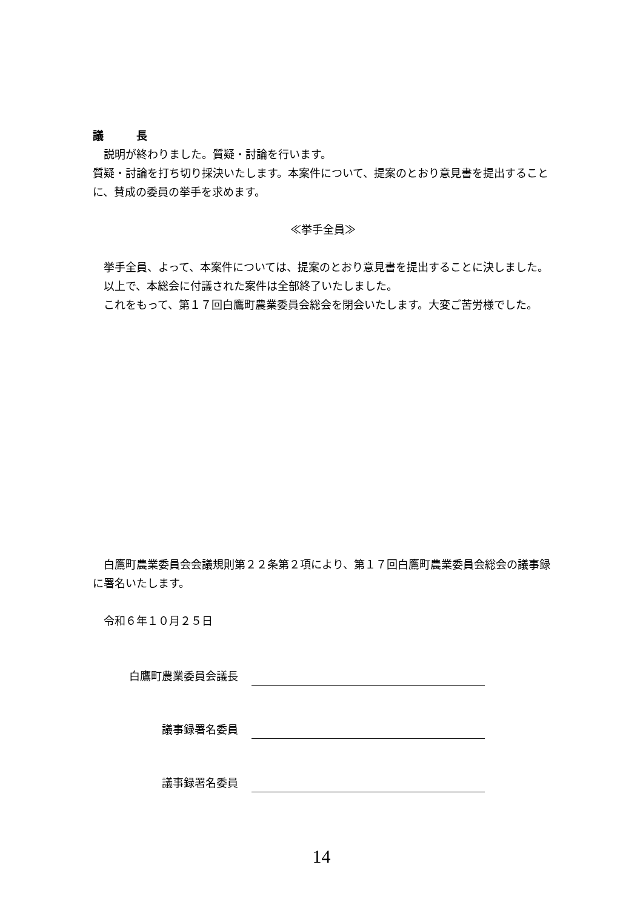議　　　長
　説明が終わりました。質疑・討論を行います。
質疑・討論を打ち切り採決いたします。本案件について、提案のとおり意見書を提出することに、賛成の委員の挙手を求めます。
≪挙手全員≫
　挙手全員、よって、本案件については、提案のとおり意見書を提出することに決しました。
　以上で、本総会に付議された案件は全部終了いたしました。
　これをもって、第１７回白鷹町農業委員会総会を閉会いたします。大変ご苦労様でした。
　白鷹町農業委員会会議規則第２２条第２項により、第１７回白鷹町農業委員会総会の議事録に署名いたします。
　令和６年１０月２５日
白鷹町農業委員会議長
議事録署名委員
議事録署名委員
14